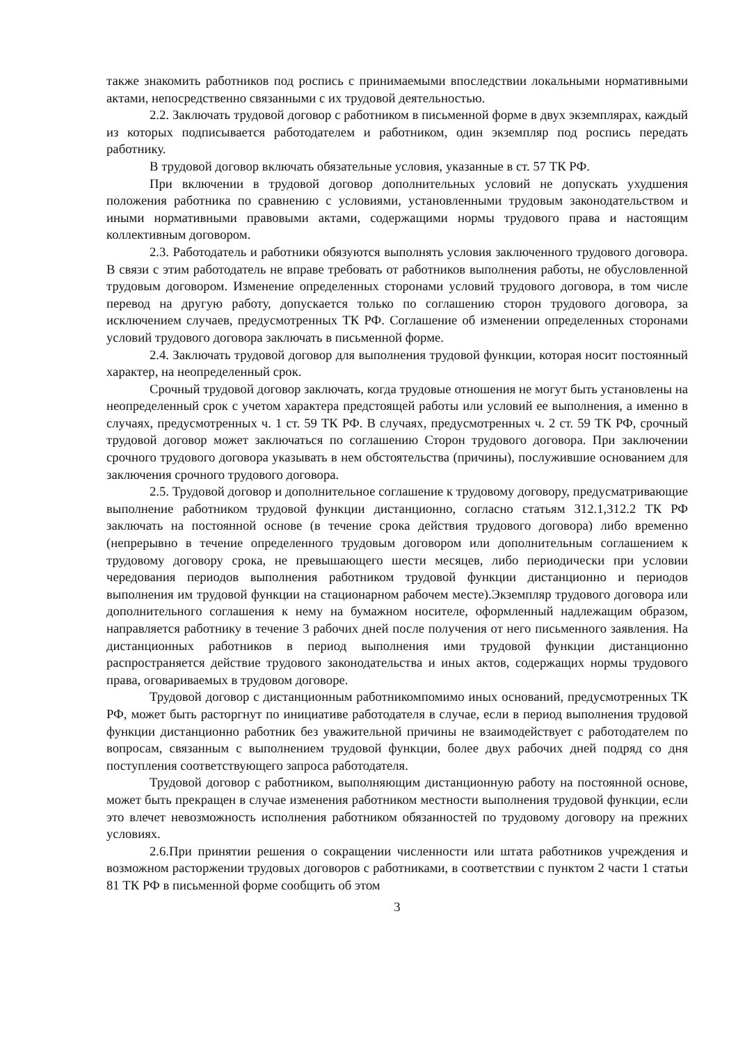также знакомить работников под роспись с принимаемыми впоследствии локальными нормативными актами, непосредственно связанными с их трудовой деятельностью.
2.2. Заключать трудовой договор с работником в письменной форме в двух экземплярах, каждый из которых подписывается работодателем и работником, один экземпляр под роспись передать работнику.
В трудовой договор включать обязательные условия, указанные в ст. 57 ТК РФ.
При включении в трудовой договор дополнительных условий не допускать ухудшения положения работника по сравнению с условиями, установленными трудовым законодательством и иными нормативными правовыми актами, содержащими нормы трудового права и настоящим коллективным договором.
2.3. Работодатель и работники обязуются выполнять условия заключенного трудового договора. В связи с этим работодатель не вправе требовать от работников выполнения работы, не обусловленной трудовым договором. Изменение определенных сторонами условий трудового договора, в том числе перевод на другую работу, допускается только по соглашению сторон трудового договора, за исключением случаев, предусмотренных ТК РФ. Соглашение об изменении определенных сторонами условий трудового договора заключать в письменной форме.
2.4. Заключать трудовой договор для выполнения трудовой функции, которая носит постоянный характер, на неопределенный срок.
Срочный трудовой договор заключать, когда трудовые отношения не могут быть установлены на неопределенный срок с учетом характера предстоящей работы или условий ее выполнения, а именно в случаях, предусмотренных ч. 1 ст. 59 ТК РФ. В случаях, предусмотренных ч. 2 ст. 59 ТК РФ, срочный трудовой договор может заключаться по соглашению Сторон трудового договора. При заключении срочного трудового договора указывать в нем обстоятельства (причины), послужившие основанием для заключения срочного трудового договора.
2.5. Трудовой договор и дополнительное соглашение к трудовому договору, предусматривающие выполнение работником трудовой функции дистанционно, согласно статьям 312.1,312.2 ТК РФ заключать на постоянной основе (в течение срока действия трудового договора) либо временно (непрерывно в течение определенного трудовым договором или дополнительным соглашением к трудовому договору срока, не превышающего шести месяцев, либо периодически при условии чередования периодов выполнения работником трудовой функции дистанционно и периодов выполнения им трудовой функции на стационарном рабочем месте).Экземпляр трудового договора или дополнительного соглашения к нему на бумажном носителе, оформленный надлежащим образом, направляется работнику в течение 3 рабочих дней после получения от него письменного заявления. На дистанционных работников в период выполнения ими трудовой функции дистанционно распространяется действие трудового законодательства и иных актов, содержащих нормы трудового права, оговариваемых в трудовом договоре.
Трудовой договор с дистанционным работникомпомимо иных оснований, предусмотренных ТК РФ, может быть расторгнут по инициативе работодателя в случае, если в период выполнения трудовой функции дистанционно работник без уважительной причины не взаимодействует с работодателем по вопросам, связанным с выполнением трудовой функции, более двух рабочих дней подряд со дня поступления соответствующего запроса работодателя.
Трудовой договор с работником, выполняющим дистанционную работу на постоянной основе, может быть прекращен в случае изменения работником местности выполнения трудовой функции, если это влечет невозможность исполнения работником обязанностей по трудовому договору на прежних условиях.
2.6.При принятии решения о сокращении численности или штата работников учреждения и возможном расторжении трудовых договоров с работниками, в соответствии с пунктом 2 части 1 статьи 81 ТК РФ в письменной форме сообщить об этом
3